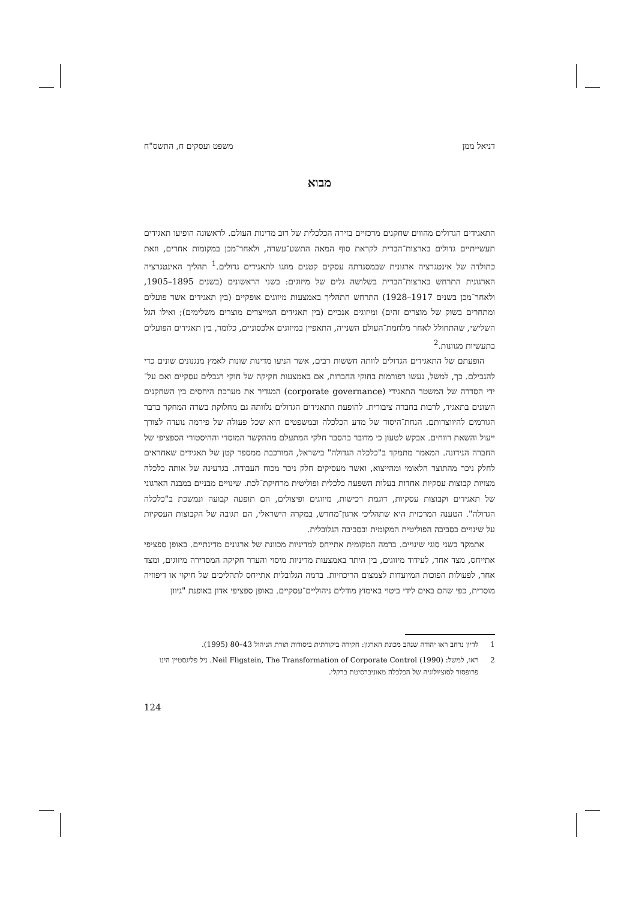דניאל ממן משפט ועסקים ח, התשס"ח
מבוא
התאגידים הגדולים מהווים שחקנים מרכזיים בזירה הכלכלית של רוב מדינות העולם. לראשונה הופיעו תאגידים תעשייתיים גדולים בארצות־הברית לקראת סוף המאה התשע־עשרה, ולאחר־מכן במקומות אחרים, וזאת כתולדה של אינטגרציה ארגונית שבמסגרתה עסקים קטנים מוזגו לתאגידים גדולים.<sup>1</sup> תהליך האינטגרציה הארגונית התרחש בארצות־הברית בשלושה גלים של מיזוגים: בשני הראשונים (בשנים 1895–1905, ולאחר־מכן בשנים 1917–1928) התרחש התהליך באמצעות מיזוגים אופקיים (בין תאגידים אשר פועלים ומתחרים בשוק של מוצרים זהים) ומיזוגים אנכיים (בין תאגידים המייצרים מוצרים משלימים); ואילו הגל השלישי, שהתחולל לאחר מלחמת־העולם השנייה, התאפיין במיזוגים אלכסוניים, כלומר, בין תאגידים הפועלים בתעשיות מגוונות.<sup>2</sup>
הופעתם של התאגידים הגדולים לוותה חששות רבים, אשר הניעו מדינות שונות לאמץ מנגנונים שונים כדי להגבילם. כך, למשל, נעשו רפורמות בחוקי החברות, אם באמצעות חקיקה של חוקי הגבלים עסקיים ואם על־ידי הסדרה של המשטר התאגידי (corporate governance) המגדיר את מערכת היחסים בין השחקנים השונים בתאגיד, לרבות בחברה ציבורית. להופעת התאגידים הגדולים נלוותה גם מחלוקת בשדה המחקר בדבר הגורמים להיווצרותם. הנחת־היסוד של מדע הכלכלה ובמשפטים היא שכל פעולה של פירמה נועדה לצורך ייעול והשאת רווחים. אבקש לטעון כי מדובר בהסבר חלקי המתעלם מההקשר המוסדי וההיסטורי הספציפי של החברה הנידונה. המאמר מתמקד ב"כלכלה הגדולה" בישראל, המורכבת ממספר קטן של תאגידים שאחראים לחלק ניכר מהתוצר הלאומי ומהייצוא, ואשר מעסיקים חלק ניכר מכוח העבודה. בגרעינה של אותה כלכלה מצויות קבוצות עסקיות אחדות בעלות השפעה כלכלית ופוליטית מרחיקת־לכת. שינויים מבניים במבנה הארגוני של תאגידים וקבוצות עסקיות, דוגמת רכישות, מיזוגים ופיצולים, הם תופעה קבועה ונמשכת ב"כלכלה הגדולה". הטענה המרכזית היא שתהליכי ארגון־מחדש, במקרה הישראלי, הם תגובה של הקבוצות העסקיות על שינויים בסביבה הפוליטית המקומית ובסביבה הגלובלית.
אתמקד בשני סוגי שינויים. ברמה המקומית אתייחס למדיניות מכוונת של ארגונים מדינתיים. באופן ספציפי אתייחס, מצד אחד, לעידוד מיזוגים, בין היתר באמצעות מדיניות מיסוי והעדר חקיקה המסדירה מיזוגים, ומצד אחר, לפעולות הפוכות המיועדות לצמצום הריכוזיות. ברמה הגלובלית אתייחס לתהליכים של חיקוי או דיפוזיה מוסדית, כפי שהם באים לידי ביטוי באימוץ מודלים ניהוליים־עסקיים. באופן ספציפי אדון באופנת "גיוון
1 לדיון נרחב ראו יהודה שנהב מכונת הארגון: חקירה ביקורתית ביסודות תורת הניהול 43–80 (1995).
2 ראו, למשל: Neil Fligstein, The Transformation of Corporate Control (1990). ניל פליגסטיין הינו פרופסור לסוציולוגיה של הכלכלה מאוניברסיטת ברקלי.
124